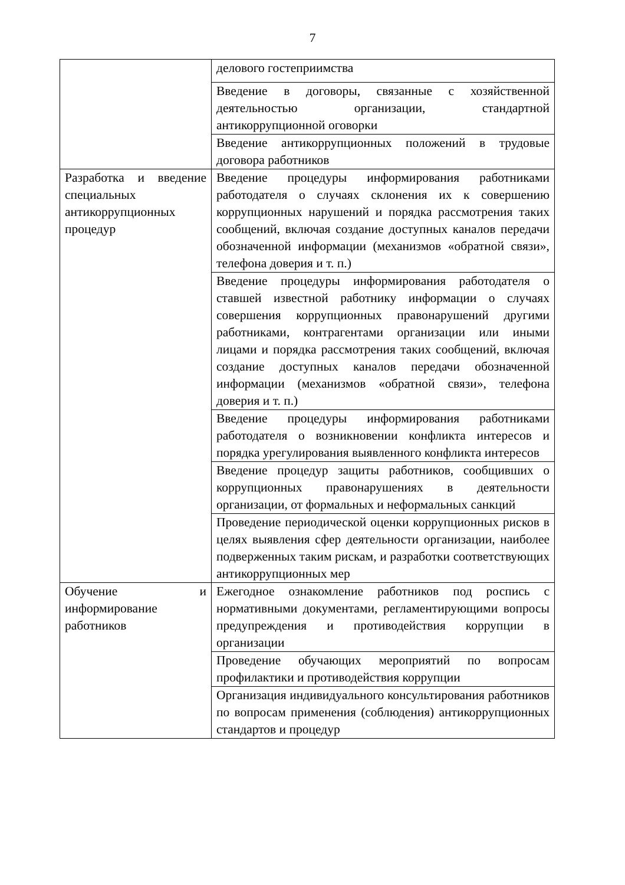7
| | делового гостеприимства |
| | Введение в договоры, связанные с хозяйственной деятельностью организации, стандартной антикоррупционной оговорки |
| | Введение антикоррупционных положений в трудовые договора работников |
| Разработка и введение специальных антикоррупционных процедур | Введение процедуры информирования работниками работодателя о случаях склонения их к совершению коррупционных нарушений и порядка рассмотрения таких сообщений, включая создание доступных каналов передачи обозначенной информации (механизмов «обратной связи», телефона доверия и т. п.) |
| | Введение процедуры информирования работодателя о ставшей известной работнику информации о случаях совершения коррупционных правонарушений другими работниками, контрагентами организации или иными лицами и порядка рассмотрения таких сообщений, включая создание доступных каналов передачи обозначенной информации (механизмов «обратной связи», телефона доверия и т. п.) |
| | Введение процедуры информирования работниками работодателя о возникновении конфликта интересов и порядка урегулирования выявленного конфликта интересов |
| | Введение процедур защиты работников, сообщивших о коррупционных правонарушениях в деятельности организации, от формальных и неформальных санкций |
| | Проведение периодической оценки коррупционных рисков в целях выявления сфер деятельности организации, наиболее подверженных таким рискам, и разработки соответствующих антикоррупционных мер |
| Обучение и информирование работников | Ежегодное ознакомление работников под роспись с нормативными документами, регламентирующими вопросы предупреждения и противодействия коррупции в организации |
| | Проведение обучающих мероприятий по вопросам профилактики и противодействия коррупции |
| | Организация индивидуального консультирования работников по вопросам применения (соблюдения) антикоррупционных стандартов и процедур |